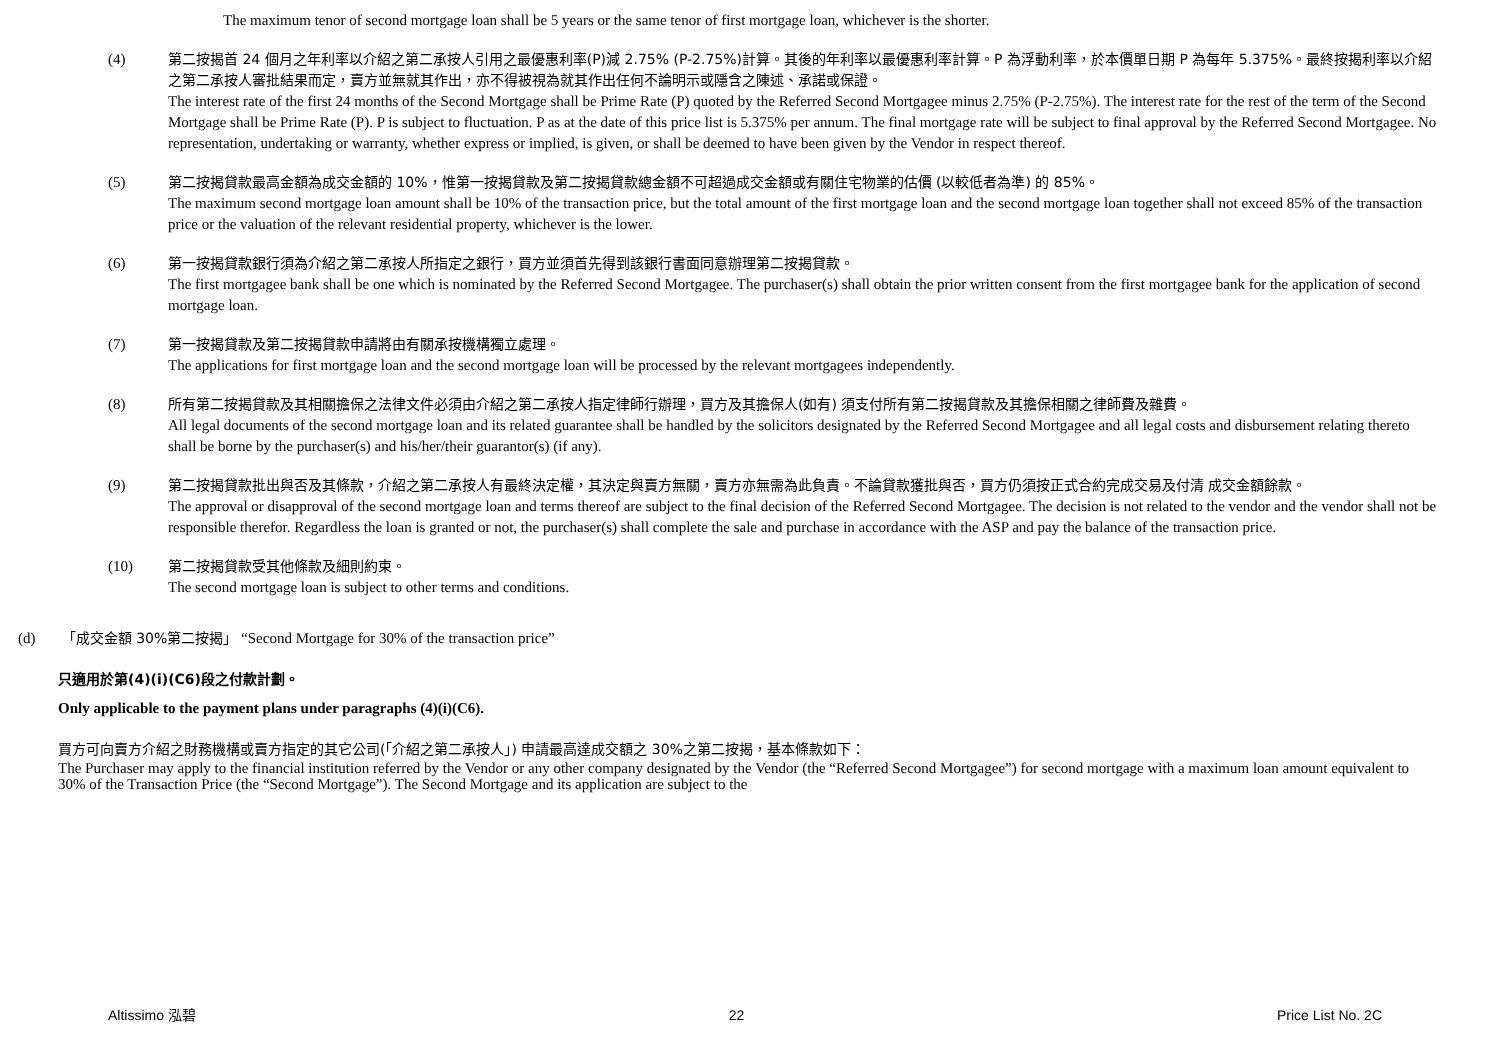The maximum tenor of second mortgage loan shall be 5 years or the same tenor of first mortgage loan, whichever is the shorter.
(4) 第二按揭首 24 個月之年利率以介紹之第二承按人引用之最優惠利率(P)減 2.75% (P-2.75%)計算。其後的年利率以最優惠利率計算。P 為浮動利率，於本價單日期 P 為每年 5.375%。最終按揭利率以介紹之第二承按人審批結果而定，賣方並無就其作出，亦不得被視為就其作出任何不論明示或隱含之陳述、承諾或保證。
The interest rate of the first 24 months of the Second Mortgage shall be Prime Rate (P) quoted by the Referred Second Mortgagee minus 2.75% (P-2.75%). The interest rate for the rest of the term of the Second Mortgage shall be Prime Rate (P). P is subject to fluctuation. P as at the date of this price list is 5.375% per annum. The final mortgage rate will be subject to final approval by the Referred Second Mortgagee. No representation, undertaking or warranty, whether express or implied, is given, or shall be deemed to have been given by the Vendor in respect thereof.
(5) 第二按揭貸款最高金額為成交金額的 10%，惟第一按揭貸款及第二按揭貸款總金額不可超過成交金額或有關住宅物業的估價 (以較低者為準) 的 85%。
The maximum second mortgage loan amount shall be 10% of the transaction price, but the total amount of the first mortgage loan and the second mortgage loan together shall not exceed 85% of the transaction price or the valuation of the relevant residential property, whichever is the lower.
(6) 第一按揭貸款銀行須為介紹之第二承按人所指定之銀行，買方並須首先得到該銀行書面同意辦理第二按揭貸款。
The first mortgagee bank shall be one which is nominated by the Referred Second Mortgagee. The purchaser(s) shall obtain the prior written consent from the first mortgagee bank for the application of second mortgage loan.
(7) 第一按揭貸款及第二按揭貸款申請將由有關承按機構獨立處理。
The applications for first mortgage loan and the second mortgage loan will be processed by the relevant mortgagees independently.
(8) 所有第二按揭貸款及其相關擔保之法律文件必須由介紹之第二承按人指定律師行辦理，買方及其擔保人(如有) 須支付所有第二按揭貸款及其擔保相關之律師費及雜費。
All legal documents of the second mortgage loan and its related guarantee shall be handled by the solicitors designated by the Referred Second Mortgagee and all legal costs and disbursement relating thereto shall be borne by the purchaser(s) and his/her/their guarantor(s) (if any).
(9) 第二按揭貸款批出與否及其條款，介紹之第二承按人有最終決定權，其決定與賣方無關，賣方亦無需為此負責。不論貸款獲批與否，買方仍須按正式合約完成交易及付清 成交金額餘款。
The approval or disapproval of the second mortgage loan and terms thereof are subject to the final decision of the Referred Second Mortgagee. The decision is not related to the vendor and the vendor shall not be responsible therefor. Regardless the loan is granted or not, the purchaser(s) shall complete the sale and purchase in accordance with the ASP and pay the balance of the transaction price.
(10) 第二按揭貸款受其他條款及細則約束。
The second mortgage loan is subject to other terms and conditions.
(d) 「成交金額 30%第二按揭」 “Second Mortgage for 30% of the transaction price”
只適用於第(4)(i)(C6)段之付款計劃。
Only applicable to the payment plans under paragraphs (4)(i)(C6).
買方可向賣方介紹之財務機構或賣方指定的其它公司(「介紹之第二承按人」) 申請最高達成交額之 30%之第二按揭，基本條款如下：
The Purchaser may apply to the financial institution referred by the Vendor or any other company designated by the Vendor (the “Referred Second Mortgagee”) for second mortgage with a maximum loan amount equivalent to 30% of the Transaction Price (the “Second Mortgage”). The Second Mortgage and its application are subject to the
Altissimo 泓碧 22 Price List No. 2C